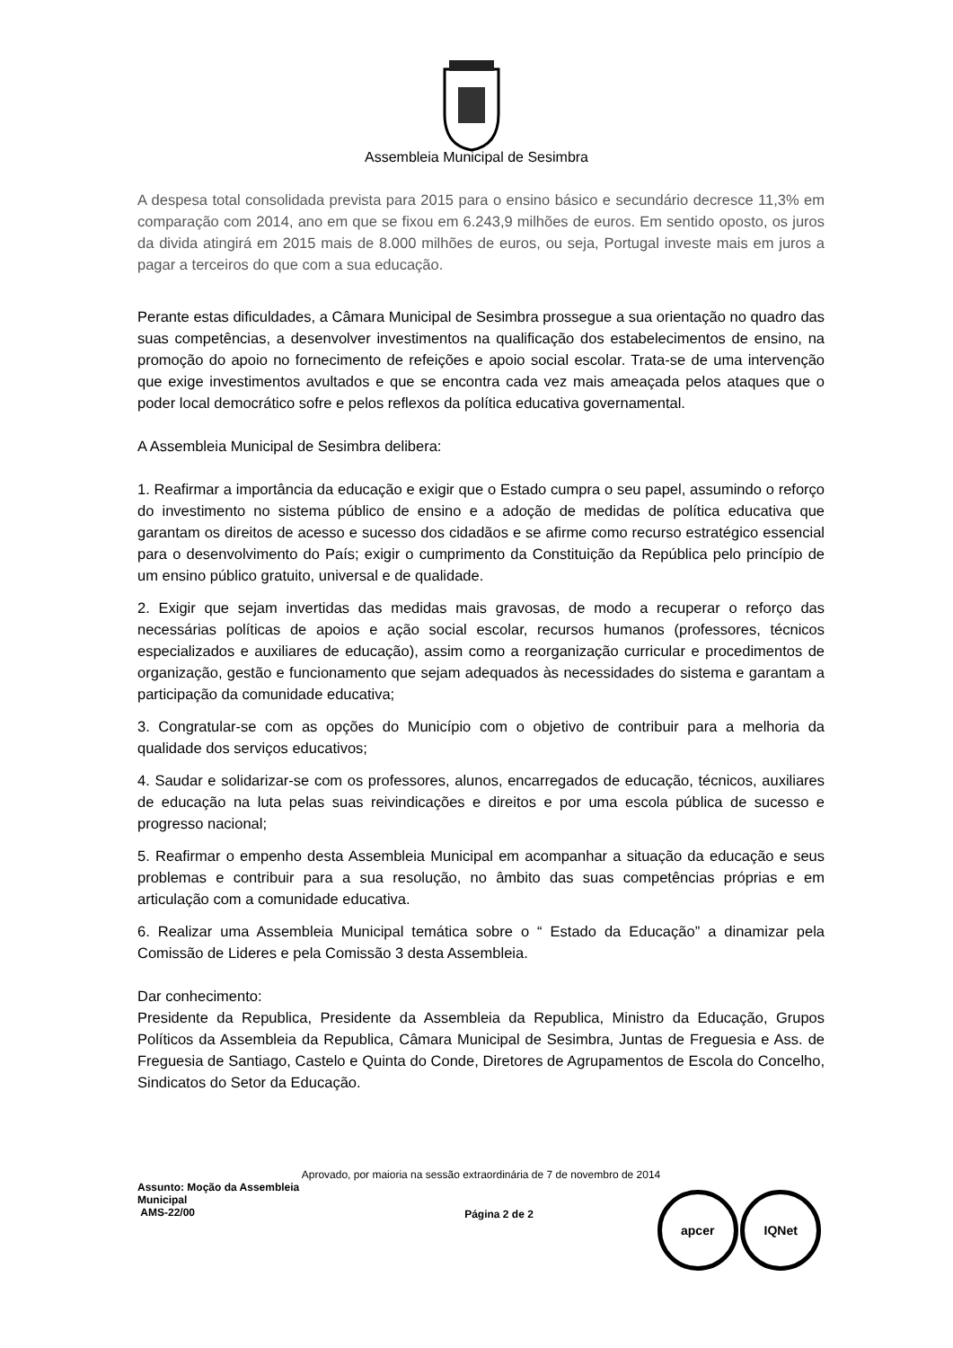Assembleia Municipal de Sesimbra
A despesa total consolidada prevista para 2015 para o ensino básico e secundário decresce 11,3% em comparação com 2014, ano em que se fixou em 6.243,9 milhões de euros. Em sentido oposto, os juros da divida atingirá em 2015 mais de 8.000 milhões de euros, ou seja, Portugal investe mais em juros a pagar a terceiros do que com a sua educação.
Perante estas dificuldades, a Câmara Municipal de Sesimbra prossegue a sua orientação no quadro das suas competências, a desenvolver investimentos na qualificação dos estabelecimentos de ensino, na promoção do apoio no fornecimento de refeições e apoio social escolar. Trata-se de uma intervenção que exige investimentos avultados e que se encontra cada vez mais ameaçada pelos ataques que o poder local democrático sofre e pelos reflexos da política educativa governamental.
A Assembleia Municipal de Sesimbra delibera:
1. Reafirmar a importância da educação e exigir que o Estado cumpra o seu papel, assumindo o reforço do investimento no sistema público de ensino e a adoção de medidas de política educativa que garantam os direitos de acesso e sucesso dos cidadãos e se afirme como recurso estratégico essencial para o desenvolvimento do País; exigir o cumprimento da Constituição da República pelo princípio de um ensino público gratuito, universal e de qualidade.
2. Exigir que sejam invertidas das medidas mais gravosas, de modo a recuperar o reforço das necessárias políticas de apoios e ação social escolar, recursos humanos (professores, técnicos especializados e auxiliares de educação), assim como a reorganização curricular e procedimentos de organização, gestão e funcionamento que sejam adequados às necessidades do sistema e garantam a participação da comunidade educativa;
3. Congratular-se com as opções do Município com o objetivo de contribuir para a melhoria da qualidade dos serviços educativos;
4. Saudar e solidarizar-se com os professores, alunos, encarregados de educação, técnicos, auxiliares de educação na luta pelas suas reivindicações e direitos e por uma escola pública de sucesso e progresso nacional;
5. Reafirmar o empenho desta Assembleia Municipal em acompanhar a situação da educação e seus problemas e contribuir para a sua resolução, no âmbito das suas competências próprias e em articulação com a comunidade educativa.
6. Realizar uma Assembleia Municipal temática sobre o “ Estado da Educação” a dinamizar pela Comissão de Lideres e pela Comissão 3 desta Assembleia.
Dar conhecimento:
Presidente da Republica, Presidente da Assembleia da Republica, Ministro da Educação, Grupos Políticos da Assembleia da Republica, Câmara Municipal de Sesimbra, Juntas de Freguesia e Ass. de Freguesia de Santiago, Castelo e Quinta do Conde, Diretores de Agrupamentos de Escola do Concelho, Sindicatos do Setor da Educação.
Aprovado, por maioria na sessão extraordinária de 7 de novembro de 2014
Assunto: Moção da Assembleia Municipal
AMS-22/00
Página 2 de 2
apcer IQNet